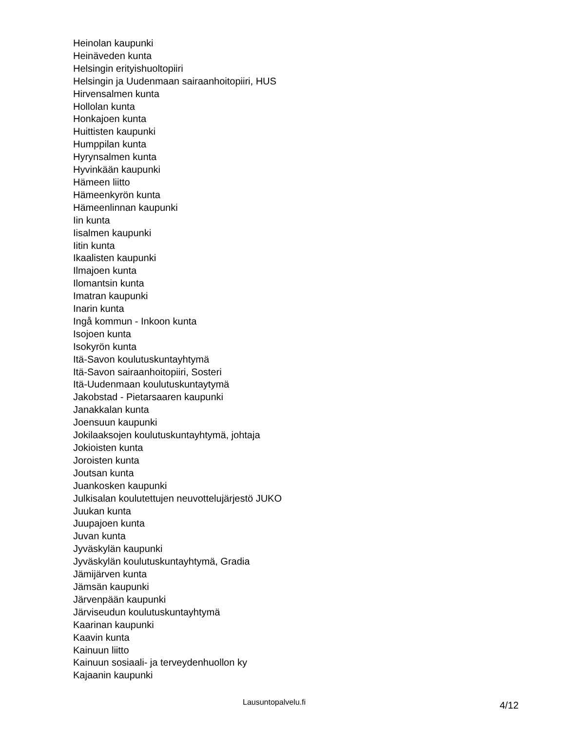Heinolan kaupunki
Heinäveden kunta
Helsingin erityishuoltopiiri
Helsingin ja Uudenmaan sairaanhoitopiiri, HUS
Hirvensalmen kunta
Hollolan kunta
Honkajoen kunta
Huittisten kaupunki
Humppilan kunta
Hyrynsalmen kunta
Hyvinkään kaupunki
Hämeen liitto
Hämeenkyrön kunta
Hämeenlinnan kaupunki
Iin kunta
Iisalmen kaupunki
Iitin kunta
Ikaalisten kaupunki
Ilmajoen kunta
Ilomantsin kunta
Imatran kaupunki
Inarin kunta
Ingå kommun - Inkoon kunta
Isojoen kunta
Isokyrön kunta
Itä-Savon koulutuskuntayhtymä
Itä-Savon sairaanhoitopiiri, Sosteri
Itä-Uudenmaan koulutuskuntaytymä
Jakobstad - Pietarsaaren kaupunki
Janakkalan kunta
Joensuun kaupunki
Jokilaaksojen koulutuskuntayhtymä, johtaja
Jokioisten kunta
Joroisten kunta
Joutsan kunta
Juankosken kaupunki
Julkisalan koulutettujen neuvottelujärjestö JUKO
Juukan kunta
Juupajoen kunta
Juvan kunta
Jyväskylän kaupunki
Jyväskylän koulutuskuntayhtymä, Gradia
Jämijärven kunta
Jämsän kaupunki
Järvenpään kaupunki
Järviseudun koulutuskuntayhtymä
Kaarinan kaupunki
Kaavin kunta
Kainuun liitto
Kainuun sosiaali- ja terveydenhuollon ky
Kajaanin kaupunki
Lausuntopalvelu.fi 4/12